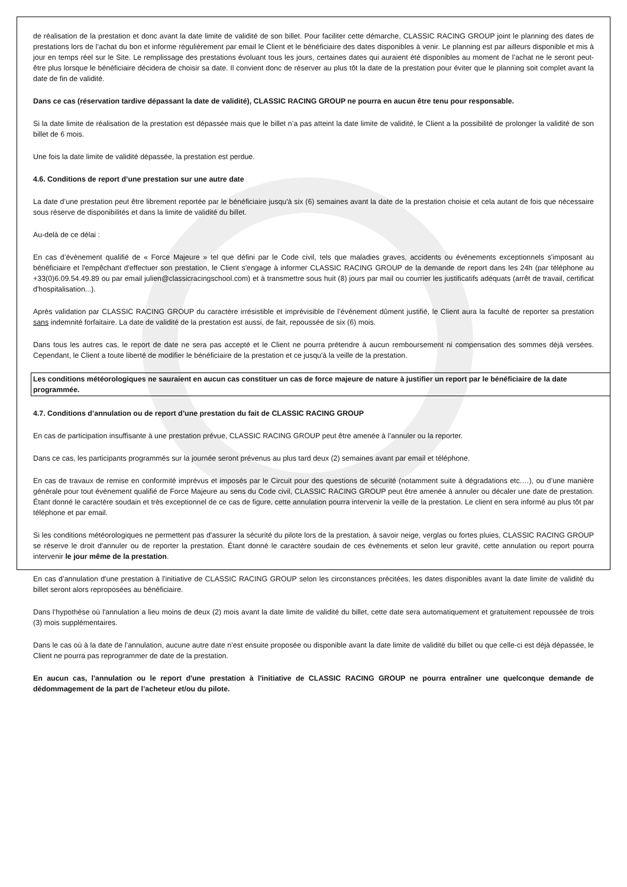de réalisation de la prestation et donc avant la date limite de validité de son billet. Pour faciliter cette démarche, CLASSIC RACING GROUP joint le planning des dates de prestations lors de l’achat du bon et informe régulièrement par email le Client et le bénéficiaire des dates disponibles à venir. Le planning est par ailleurs disponible et mis à jour en temps réel sur le Site. Le remplissage des prestations évoluant tous les jours, certaines dates qui auraient été disponibles au moment de l’achat ne le seront peut-être plus lorsque le bénéficiaire décidera de choisir sa date. Il convient donc de réserver au plus tôt la date de la prestation pour éviter que le planning soit complet avant la date de fin de validité.
Dans ce cas (réservation tardive dépassant la date de validité), CLASSIC RACING GROUP ne pourra en aucun être tenu pour responsable.
Si la date limite de réalisation de la prestation est dépassée mais que le billet n’a pas atteint la date limite de validité, le Client a la possibilité de prolonger la validité de son billet de 6 mois.
Une fois la date limite de validité dépassée, la prestation est perdue.
4.6. Conditions de report d’une prestation sur une autre date
La date d’une prestation peut être librement reportée par le bénéficiaire jusqu'à six (6) semaines avant la date de la prestation choisie et cela autant de fois que nécessaire sous réserve de disponibilités et dans la limite de validité du billet.
Au-delà de ce délai :
En cas d’évènement qualifié de « Force Majeure » tel que défini par le Code civil, tels que maladies graves, accidents ou événements exceptionnels s'imposant au bénéficiaire et l'empêchant d'effectuer son prestation, le Client s'engage à informer CLASSIC RACING GROUP de la demande de report dans les 24h (par téléphone au +33(0)6.09.54.49.89 ou par email julien@classicracingschool.com) et à transmettre sous huit (8) jours par mail ou courrier les justificatifs adéquats (arrêt de travail, certificat d'hospitalisation...).
Après validation par CLASSIC RACING GROUP du caractère irrésistible et imprévisible de l’événement dûment justifié, le Client aura la faculté de reporter sa prestation sans indemnité forfaitaire. La date de validité de la prestation est aussi, de fait, repoussée de six (6) mois.
Dans tous les autres cas, le report de date ne sera pas accepté et le Client ne pourra prétendre à aucun remboursement ni compensation des sommes déjà versées. Cependant, le Client a toute liberté de modifier le bénéficiaire de la prestation et ce jusqu'à la veille de la prestation.
Les conditions météorologiques ne sauraient en aucun cas constituer un cas de force majeure de nature à justifier un report par le bénéficiaire de la date programmée.
4.7. Conditions d’annulation ou de report d’une prestation du fait de CLASSIC RACING GROUP
En cas de participation insuffisante à une prestation prévue, CLASSIC RACING GROUP peut être amenée à l’annuler ou la reporter.
Dans ce cas, les participants programmés sur la journée seront prévenus au plus tard deux (2) semaines avant par email et téléphone.
En cas de travaux de remise en conformité imprévus et imposés par le Circuit pour des questions de sécurité (notamment suite à dégradations etc.…), ou d’une manière générale pour tout évènement qualifié de Force Majeure au sens du Code civil, CLASSIC RACING GROUP peut être amenée à annuler ou décaler une date de prestation. Étant donné le caractère soudain et très exceptionnel de ce cas de figure, cette annulation pourra intervenir la veille de la prestation. Le client en sera informé au plus tôt par téléphone et par email.
Si les conditions météorologiques ne permettent pas d'assurer la sécurité du pilote lors de la prestation, à savoir neige, verglas ou fortes pluies, CLASSIC RACING GROUP se réserve le droit d'annuler ou de reporter la prestation. Étant donné le caractère soudain de ces évènements et selon leur gravité, cette annulation ou report pourra intervenir le jour même de la prestation.
En cas d’annulation d'une prestation à l'initiative de CLASSIC RACING GROUP selon les circonstances précitées, les dates disponibles avant la date limite de validité du billet seront alors reproposées au bénéficiaire.
Dans l’hypothèse où l'annulation a lieu moins de deux (2) mois avant la date limite de validité du billet, cette date sera automatiquement et gratuitement repoussée de trois (3) mois supplémentaires.
Dans le cas où à la date de l’annulation, aucune autre date n’est ensuite proposée ou disponible avant la date limite de validité du billet ou que celle-ci est déjà dépassée, le Client ne pourra pas reprogrammer de date de la prestation.
En aucun cas, l'annulation ou le report d'une prestation à l'initiative de CLASSIC RACING GROUP ne pourra entraîner une quelconque demande de dédommagement de la part de l’acheteur et/ou du pilote.